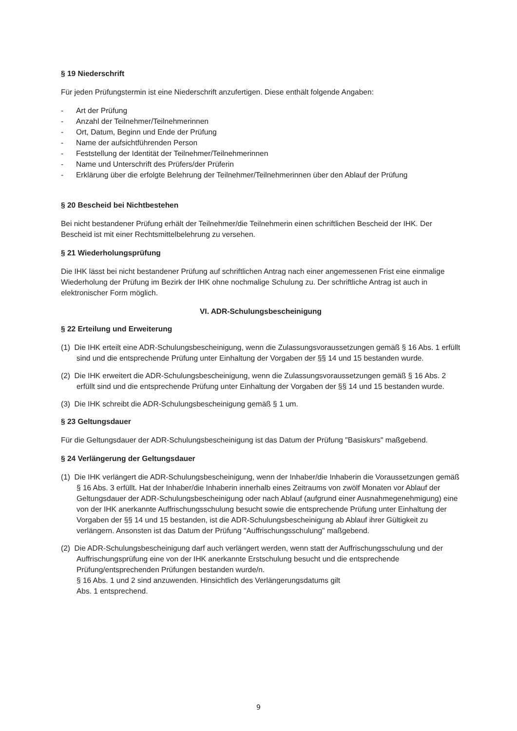§ 19 Niederschrift
Für jeden Prüfungstermin ist eine Niederschrift anzufertigen. Diese enthält folgende Angaben:
- Art der Prüfung
- Anzahl der Teilnehmer/Teilnehmerinnen
- Ort, Datum, Beginn und Ende der Prüfung
- Name der aufsichtführenden Person
- Feststellung der Identität der Teilnehmer/Teilnehmerinnen
- Name und Unterschrift des Prüfers/der Prüferin
- Erklärung über die erfolgte Belehrung der Teilnehmer/Teilnehmerinnen über den Ablauf der Prüfung
§ 20 Bescheid bei Nichtbestehen
Bei nicht bestandener Prüfung erhält der Teilnehmer/die Teilnehmerin einen schriftlichen Bescheid der IHK. Der Bescheid ist mit einer Rechtsmittelbelehrung zu versehen.
§ 21 Wiederholungsprüfung
Die IHK lässt bei nicht bestandener Prüfung auf schriftlichen Antrag nach einer angemessenen Frist eine einmalige Wiederholung der Prüfung im Bezirk der IHK ohne nochmalige Schulung zu. Der schriftliche Antrag ist auch in elektronischer Form möglich.
VI. ADR-Schulungsbescheinigung
§ 22 Erteilung und Erweiterung
(1) Die IHK erteilt eine ADR-Schulungsbescheinigung, wenn die Zulassungsvoraussetzungen gemäß § 16 Abs. 1 erfüllt sind und die entsprechende Prüfung unter Einhaltung der Vorgaben der §§ 14 und 15 bestanden wurde.
(2) Die IHK erweitert die ADR-Schulungsbescheinigung, wenn die Zulassungsvoraussetzungen gemäß § 16 Abs. 2 erfüllt sind und die entsprechende Prüfung unter Einhaltung der Vorgaben der §§ 14 und 15 bestanden wurde.
(3) Die IHK schreibt die ADR-Schulungsbescheinigung gemäß § 1 um.
§ 23 Geltungsdauer
Für die Geltungsdauer der ADR-Schulungsbescheinigung ist das Datum der Prüfung "Basiskurs" maßgebend.
§ 24 Verlängerung der Geltungsdauer
(1) Die IHK verlängert die ADR-Schulungsbescheinigung, wenn der Inhaber/die Inhaberin die Voraussetzungen gemäß § 16 Abs. 3 erfüllt. Hat der Inhaber/die Inhaberin innerhalb eines Zeitraums von zwölf Monaten vor Ablauf der Geltungsdauer der ADR-Schulungsbescheinigung oder nach Ablauf (aufgrund einer Ausnahmegenehmigung) eine von der IHK anerkannte Auffrischungsschulung besucht sowie die entsprechende Prüfung unter Einhaltung der Vorgaben der §§ 14 und 15 bestanden, ist die ADR-Schulungsbescheinigung ab Ablauf ihrer Gültigkeit zu verlängern. Ansonsten ist das Datum der Prüfung "Auffrischungsschulung" maßgebend.
(2) Die ADR-Schulungsbescheinigung darf auch verlängert werden, wenn statt der Auffrischungsschulung und der Auffrischungsprüfung eine von der IHK anerkannte Erstschulung besucht und die entsprechende Prüfung/entsprechenden Prüfungen bestanden wurde/n.
§ 16 Abs. 1 und 2 sind anzuwenden. Hinsichtlich des Verlängerungsdatums gilt
Abs. 1 entsprechend.
9